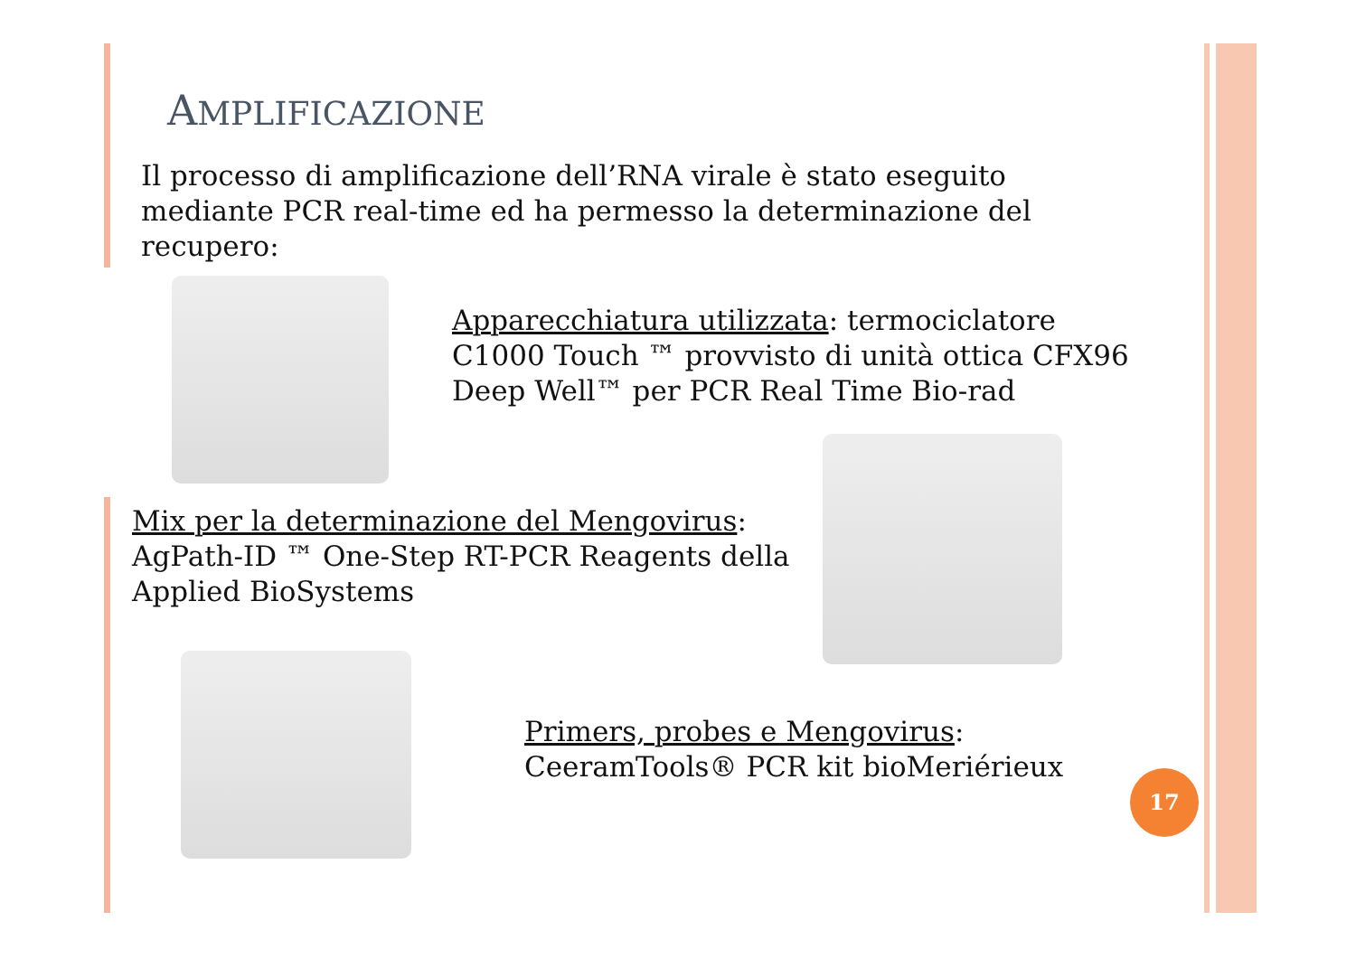AMPLIFICAZIONE
Il processo di amplificazione dell’RNA virale è stato eseguito mediante PCR real-time ed ha permesso la determinazione del recupero:
Apparecchiatura utilizzata: termociclatore C1000 Touch ™ provvisto di unità ottica CFX96 Deep Well™ per PCR Real Time Bio-rad
Mix per la determinazione del Mengovirus: AgPath-ID ™ One-Step RT-PCR Reagents della Applied BioSystems
Primers, probes e Mengovirus: CeeramTools® PCR kit bioMeriérieux
17